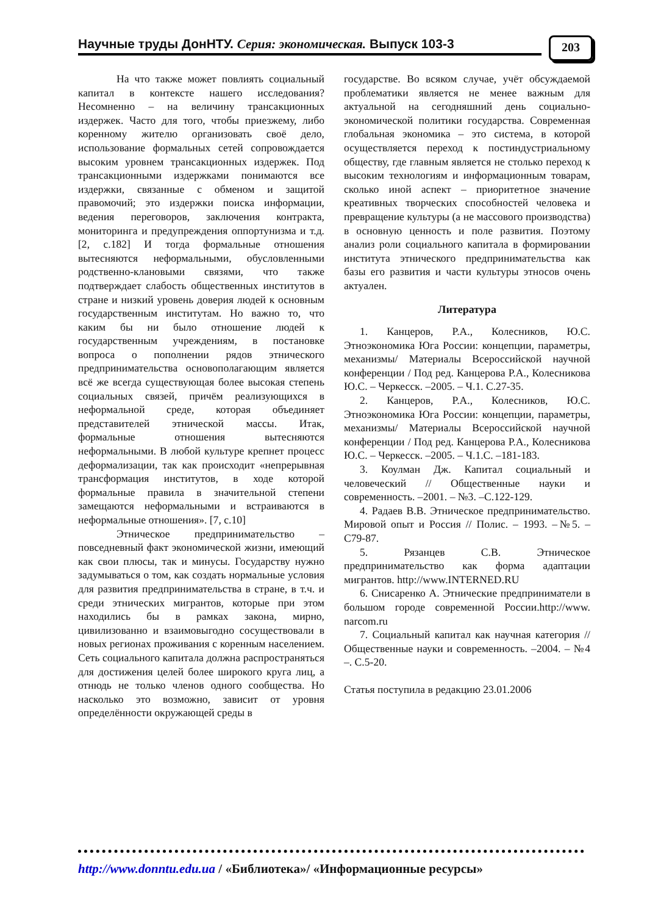Научные труды ДонНТУ. Серия: экономическая. Выпуск 103-3 203
На что также может повлиять социальный капитал в контексте нашего исследования? Несомненно – на величину трансакционных издержек. Часто для того, чтобы приезжему, либо коренному жителю организовать своё дело, использование формальных сетей сопровождается высоким уровнем трансакционных издержек. Под трансакционными издержками понимаются все издержки, связанные с обменом и защитой правомочий; это издержки поиска информации, ведения переговоров, заключения контракта, мониторинга и предупреждения оппортунизма и т.д.[2, с.182] И тогда формальные отношения вытесняются неформальными, обусловленными родственно-клановыми связями, что также подтверждает слабость общественных институтов в стране и низкий уровень доверия людей к основным государственным институтам. Но важно то, что каким бы ни было отношение людей к государственным учреждениям, в постановке вопроса о пополнении рядов этнического предпринимательства основополагающим является всё же всегда существующая более высокая степень социальных связей, причём реализующихся в неформальной среде, которая объединяет представителей этнической массы. Итак, формальные отношения вытесняются неформальными. В любой культуре крепнет процесс деформализации, так как происходит «непрерывная трансформация институтов, в ходе которой формальные правила в значительной степени замещаются неформальными и встраиваются в неформальные отношения». [7, с.10]
Этническое предпринимательство – повседневный факт экономической жизни, имеющий как свои плюсы, так и минусы. Государству нужно задумываться о том, как создать нормальные условия для развития предпринимательства в стране, в т.ч. и среди этнических мигрантов, которые при этом находились бы в рамках закона, мирно, цивилизованно и взаимовыгодно сосуществовали в новых регионах проживания с коренным населением. Сеть социального капитала должна распространяться для достижения целей более широкого круга лиц, а отнюдь не только членов одного сообщества. Но насколько это возможно, зависит от уровня определённости окружающей среды в
государстве. Во всяком случае, учёт обсуждаемой проблематики является не менее важным для актуальной на сегодняшний день социально-экономической политики государства. Современная глобальная экономика – это система, в которой осуществляется переход к постиндустриальному обществу, где главным является не столько переход к высоким технологиям и информационным товарам, сколько иной аспект – приоритетное значение креативных творческих способностей человека и превращение культуры (а не массового производства) в основную ценность и поле развития. Поэтому анализ роли социального капитала в формировании института этнического предпринимательства как базы его развития и части культуры этносов очень актуален.
Литература
1. Канцеров, Р.А., Колесников, Ю.С. Этноэкономика Юга России: концепции, параметры, механизмы/ Материалы Всероссийской научной конференции / Под ред. Канцерова Р.А., Колесникова Ю.С. – Черкесск. –2005. – Ч.1. С.27-35.
2. Канцеров, Р.А., Колесников, Ю.С. Этноэкономика Юга России: концепции, параметры, механизмы/ Материалы Всероссийской научной конференции / Под ред. Канцерова Р.А., Колесникова Ю.С. – Черкесск. –2005. – Ч.1.С. –181-183.
3. Коулман Дж. Капитал социальный и человеческий // Общественные науки и современность. –2001. – №3. –С.122-129.
4. Радаев В.В. Этническое предпринимательство. Мировой опыт и Россия // Полис. – 1993. –№5. – С79-87.
5. Рязанцев С.В. Этническое предпринимательство как форма адаптации мигрантов. http://www.INTERNED.RU
6. Снисаренко А. Этнические предприниматели в большом городе современной России.http://www. narcom.ru
7. Социальный капитал как научная категория // Общественные науки и современность. –2004. – №4 –. С.5-20.
Статья поступила в редакцию 23.01.2006
http://www.donntu.edu.ua / «Библиотека»/ «Информационные ресурсы»